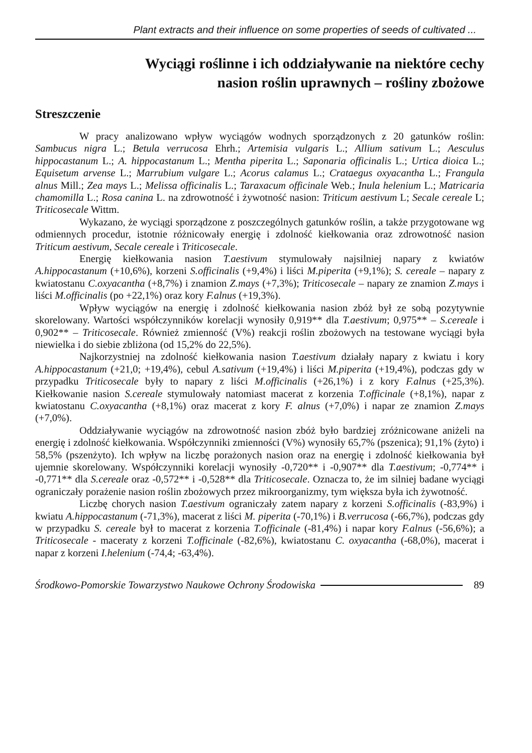Plant extracts and their influence on some properties of seeds of cultivated ...
Wyciągi roślinne i ich oddziaływanie na niektóre cechy
nasion roślin uprawnych – rośliny zbożowe
Streszczenie
W pracy analizowano wpływ wyciągów wodnych sporządzonych z 20 gatunków roślin: Sambucus nigra L.; Betula verrucosa Ehrh.; Artemisia vulgaris L.; Allium sativum L.; Aesculus hippocastanum L.; A. hippocastanum L.; Mentha piperita L.; Saponaria officinalis L.; Urtica dioica L.; Equisetum arvense L.; Marrubium vulgare L.; Acorus calamus L.; Crataegus oxyacantha L.; Frangula alnus Mill.; Zea mays L.; Melissa officinalis L.; Taraxacum officinale Web.; Inula helenium L.; Matricaria chamomilla L.; Rosa canina L. na zdrowotność i żywotność nasion: Triticum aestivum L; Secale cereale L; Triticosecale Wittm.
Wykazano, że wyciągi sporządzone z poszczególnych gatunków roślin, a także przygotowane wg odmiennych procedur, istotnie różnicowały energię i zdolność kiełkowania oraz zdrowotność nasion Triticum aestivum, Secale cereale i Triticosecale.
Energię kiełkowania nasion T.aestivum stymulowały najsilniej napary z kwiatów A.hippocastanum (+10,6%), korzeni S.officinalis (+9,4%) i liści M.piperita (+9,1%); S. cereale – napary z kwiatostanu C.oxyacantha (+8,7%) i znamion Z.mays (+7,3%); Triticosecale – napary ze znamion Z.mays i liści M.officinalis (po +22,1%) oraz kory F.alnus (+19,3%).
Wpływ wyciągów na energię i zdolność kiełkowania nasion zbóż był ze sobą pozytywnie skorelowany. Wartości współczynników korelacji wynosiły 0,919** dla T.aestivum; 0,975** – S.cereale i 0,902** – Triticosecale. Również zmienność (V%) reakcji roślin zbożowych na testowane wyciągi była niewielka i do siebie zbliżona (od 15,2% do 22,5%).
Najkorzystniej na zdolność kiełkowania nasion T.aestivum działały napary z kwiatu i kory A.hippocastanum (+21,0; +19,4%), cebul A.sativum (+19,4%) i liści M.piperita (+19,4%), podczas gdy w przypadku Triticosecale były to napary z liści M.officinalis (+26,1%) i z kory F.alnus (+25,3%). Kiełkowanie nasion S.cereale stymulowały natomiast macerat z korzenia T.officinale (+8,1%), napar z kwiatostanu C.oxyacantha (+8,1%) oraz macerat z kory F. alnus (+7,0%) i napar ze znamion Z.mays (+7,0%).
Oddziaływanie wyciągów na zdrowotność nasion zbóż było bardziej zróżnicowane aniżeli na energię i zdolność kiełkowania. Współczynniki zmienności (V%) wynosiły 65,7% (pszenica); 91,1% (żyto) i 58,5% (pszenżyto). Ich wpływ na liczbę porażonych nasion oraz na energię i zdolność kiełkowania był ujemnie skorelowany. Współczynniki korelacji wynosiły -0,720** i -0,907** dla T.aestivum; -0,774** i -0,771** dla S.cereale oraz -0,572** i -0,528** dla Triticosecale. Oznacza to, że im silniej badane wyciągi ograniczały porażenie nasion roślin zbożowych przez mikroorganizmy, tym większa była ich żywotność.
Liczbę chorych nasion T.aestivum ograniczały zatem napary z korzeni S.officinalis (-83,9%) i kwiatu A.hippocastanum (-71,3%), macerat z liści M. piperita (-70,1%) i B.verrucosa (-66,7%), podczas gdy w przypadku S. cereale był to macerat z korzenia T.officinale (-81,4%) i napar kory F.alnus (-56,6%); a Triticosecale - maceraty z korzeni T.officinale (-82,6%), kwiatostanu C. oxyacantha (-68,0%), macerat i napar z korzeni I.helenium (-74,4; -63,4%).
Środkowo-Pomorskie Towarzystwo Naukowe Ochrony Środowiska 89